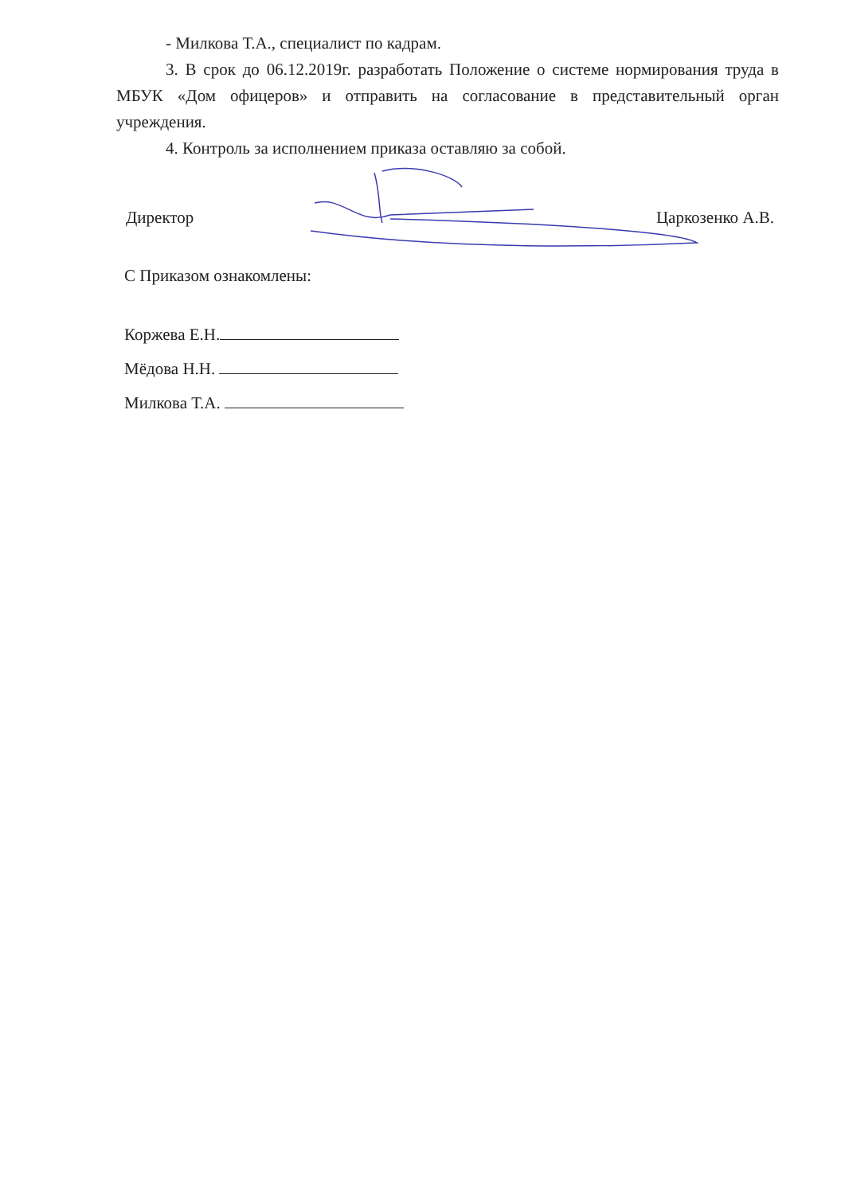- Милкова Т.А., специалист по кадрам.
3. В срок до 06.12.2019г. разработать Положение о системе нормирования труда в МБУК «Дом офицеров» и отправить на согласование в представительный орган учреждения.
4. Контроль за исполнением приказа оставляю за собой.
Директор Царкозенко А.В.
С Приказом ознакомлены:
Коржева Е.Н.
Мёдова Н.Н.
Милкова Т.А.